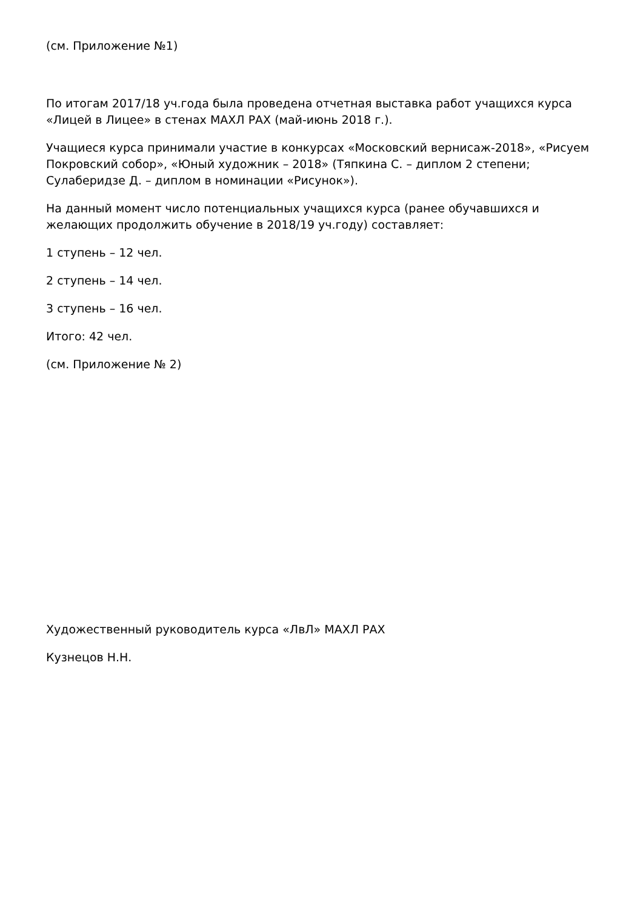(см. Приложение №1)
По итогам 2017/18 уч.года была проведена отчетная выставка работ учащихся курса «Лицей в Лицее» в стенах МАХЛ РАХ (май-июнь 2018 г.).
Учащиеся курса принимали участие в конкурсах «Московский вернисаж-2018», «Рисуем Покровский собор», «Юный художник – 2018» (Тяпкина С. – диплом 2 степени; Сулаберидзе Д. – диплом в номинации «Рисунок»).
На данный момент число потенциальных учащихся курса (ранее обучавшихся и желающих продолжить обучение в 2018/19 уч.году) составляет:
1 ступень – 12 чел.
2 ступень – 14 чел.
3 ступень – 16 чел.
Итого: 42 чел.
(см. Приложение № 2)
Художественный руководитель курса «ЛвЛ» МАХЛ РАХ
Кузнецов Н.Н.